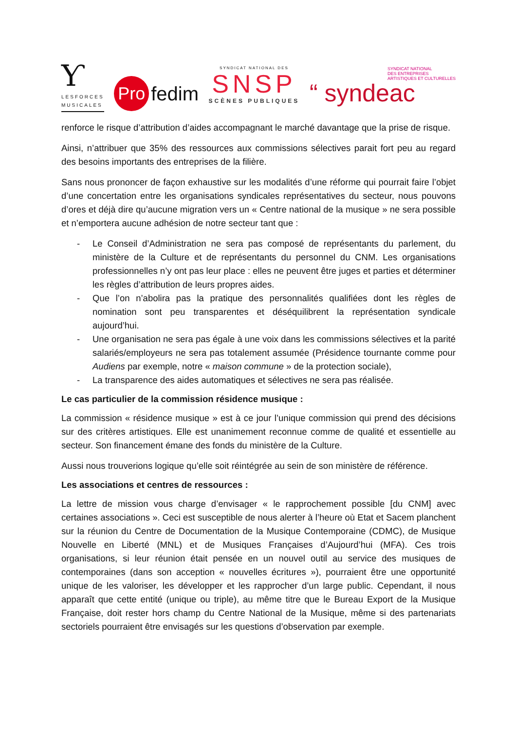Ƴ
LESFORCES
MUSICALES
Pro fedim
SYNDICAT NATIONAL DES
SNSP
SCÈNES PUBLIQUES
SYNDICAT NATIONAL
DES ENTREPRISES
ARTISTIQUES ET CULTURELLES
“ syndeac
renforce le risque d’attribution d’aides accompagnant le marché davantage que la prise de risque.
Ainsi, n’attribuer que 35% des ressources aux commissions sélectives parait fort peu au regard des besoins importants des entreprises de la filière.
Sans nous prononcer de façon exhaustive sur les modalités d’une réforme qui pourrait faire l’objet d’une concertation entre les organisations syndicales représentatives du secteur, nous pouvons d’ores et déjà dire qu’aucune migration vers un « Centre national de la musique » ne sera possible et n’emportera aucune adhésion de notre secteur tant que :
- Le Conseil d’Administration ne sera pas composé de représentants du parlement, du ministère de la Culture et de représentants du personnel du CNM. Les organisations professionnelles n’y ont pas leur place : elles ne peuvent être juges et parties et déterminer les règles d’attribution de leurs propres aides.
- Que l’on n’abolira pas la pratique des personnalités qualifiées dont les règles de nomination sont peu transparentes et déséquilibrent la représentation syndicale aujourd’hui.
- Une organisation ne sera pas égale à une voix dans les commissions sélectives et la parité salariés/employeurs ne sera pas totalement assumée (Présidence tournante comme pour Audiens par exemple, notre « maison commune » de la protection sociale),
- La transparence des aides automatiques et sélectives ne sera pas réalisée.
Le cas particulier de la commission résidence musique :
La commission « résidence musique » est à ce jour l’unique commission qui prend des décisions sur des critères artistiques. Elle est unanimement reconnue comme de qualité et essentielle au secteur. Son financement émane des fonds du ministère de la Culture.
Aussi nous trouverions logique qu’elle soit réintégrée au sein de son ministère de référence.
Les associations et centres de ressources :
La lettre de mission vous charge d’envisager « le rapprochement possible [du CNM] avec certaines associations ». Ceci est susceptible de nous alerter à l’heure où Etat et Sacem planchent sur la réunion du Centre de Documentation de la Musique Contemporaine (CDMC), de Musique Nouvelle en Liberté (MNL) et de Musiques Françaises d’Aujourd’hui (MFA). Ces trois organisations, si leur réunion était pensée en un nouvel outil au service des musiques de contemporaines (dans son acception « nouvelles écritures »), pourraient être une opportunité unique de les valoriser, les développer et les rapprocher d’un large public. Cependant, il nous apparaît que cette entité (unique ou triple), au même titre que le Bureau Export de la Musique Française, doit rester hors champ du Centre National de la Musique, même si des partenariats sectoriels pourraient être envisagés sur les questions d’observation par exemple.